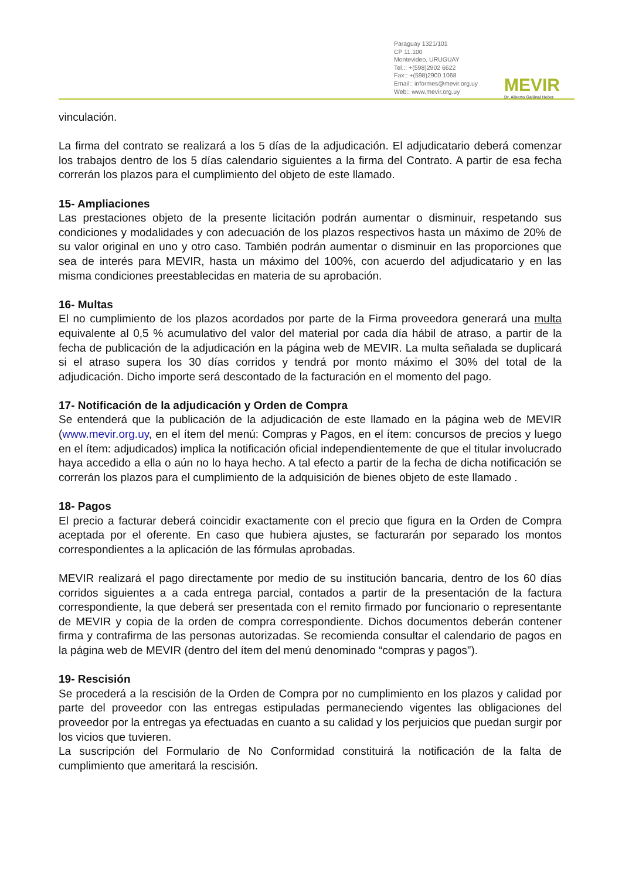Paraguay 1321/101
CP 11.100
Montevideo, URUGUAY
Tel.:: +(598)2902 6622
Fax:: +(598)2900 1068
Email:: informes@mevir.org.uy
Web:: www.mevir.org.uy
MEVIR
Dr. Alberto Gallinal Heber
vinculación.
La firma del contrato se realizará a los 5 días de la adjudicación. El adjudicatario deberá comenzar los trabajos dentro de los 5 días calendario siguientes a la firma del Contrato. A partir de esa fecha correrán los plazos para el cumplimiento del objeto de este llamado.
15- Ampliaciones
Las prestaciones objeto de la presente licitación podrán aumentar o disminuir, respetando sus condiciones y modalidades y con adecuación de los plazos respectivos hasta un máximo de 20% de su valor original en uno y otro caso. También podrán aumentar o disminuir en las proporciones que sea de interés para MEVIR, hasta un máximo del 100%, con acuerdo del adjudicatario y en las misma condiciones preestablecidas en materia de su aprobación.
16- Multas
El no cumplimiento de los plazos acordados por parte de la Firma proveedora generará una multa equivalente al 0,5 % acumulativo del valor del material por cada día hábil de atraso, a partir de la fecha de publicación de la adjudicación en la página web de MEVIR. La multa señalada se duplicará si el atraso supera los 30 días corridos y tendrá por monto máximo el 30% del total de la adjudicación. Dicho importe será descontado de la facturación en el momento del pago.
17- Notificación de la adjudicación y Orden de Compra
Se entenderá que la publicación de la adjudicación de este llamado en la página web de MEVIR (www.mevir.org.uy, en el ítem del menú: Compras y Pagos, en el ítem: concursos de precios y luego en el ítem: adjudicados) implica la notificación oficial independientemente de que el titular involucrado haya accedido a ella o aún no lo haya hecho. A tal efecto a partir de la fecha de dicha notificación se correrán los plazos para el cumplimiento de la adquisición de bienes objeto de este llamado .
18- Pagos
El precio a facturar deberá coincidir exactamente con el precio que figura en la Orden de Compra aceptada por el oferente. En caso que hubiera ajustes, se facturarán por separado los montos correspondientes a la aplicación de las fórmulas aprobadas.
MEVIR realizará el pago directamente por medio de su institución bancaria, dentro de los 60 días corridos siguientes a a cada entrega parcial, contados a partir de la presentación de la factura correspondiente, la que deberá ser presentada con el remito firmado por funcionario o representante de MEVIR y copia de la orden de compra correspondiente. Dichos documentos deberán contener firma y contrafirma de las personas autorizadas. Se recomienda consultar el calendario de pagos en la página web de MEVIR (dentro del ítem del menú denominado “compras y pagos”).
19- Rescisión
Se procederá a la rescisión de la Orden de Compra por no cumplimiento en los plazos y calidad por parte del proveedor con las entregas estipuladas permaneciendo vigentes las obligaciones del proveedor por la entregas ya efectuadas en cuanto a su calidad y los perjuicios que puedan surgir por los vicios que tuvieren.
La suscripción del Formulario de No Conformidad constituirá la notificación de la falta de cumplimiento que ameritará la rescisión.